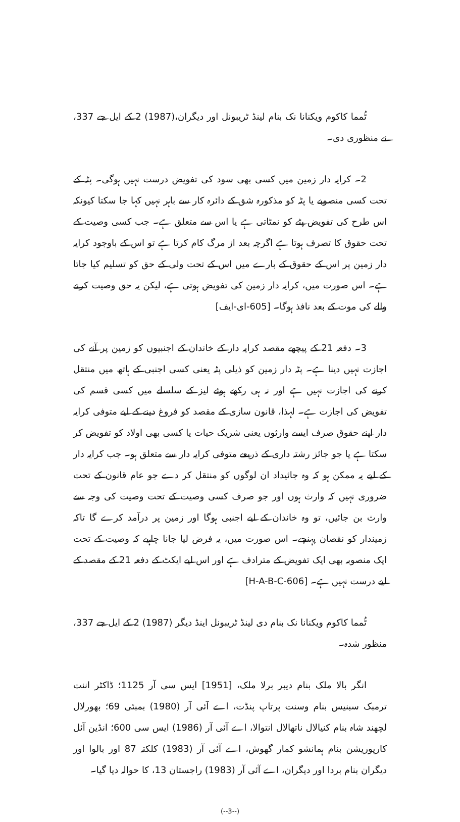ٹُمما کاکوم ویکنانا نک بنام لینڈ ٹریبونل اور دیگران،(1987) 2 کے ایل جے 337، نے منظوری دی۔
2۔ کرایہ دار زمین میں کسی بھی سود کی تفویض درست نہیں ہوگی۔ پٹہ کے تحت کسی منصوبے یا پٹہ کو مذکورہ شق کے دائرہ کار سے باہر نہیں کہا جا سکتا کیونکہ اس طرح کی تفویض پٹے کو نمٹاتی ہے یا اس سے متعلق ہے۔ جب کسی وصیت کے تحت حقوق کا تصرف ہوتا ہے اگرچہ بعد از مرگ کام کرتا ہے تو اس کے باوجود کرایہ دار زمین پر اس کے حقوق کے بارے میں اس کے تحت ولی کے حق کو تسلیم کیا جاتا ہے۔ اس صورت میں، کرایہ دار زمین کی تفویض ہوتی ہے، لیکن یہ حق وصیت کرنے والے کی موت کے بعد نافذ ہوگا۔ [605-ای-ایف]
3۔ دفعہ 21 کے پیچھے مقصد کرایہ دار کے خاندان کے اجنبیوں کو زمین پر آنے کی اجازت نہیں دینا ہے۔ پٹہ دار زمین کو ذیلی پٹہ یعنی کسی اجنبی کے ہاتھ میں منتقل کرنے کی اجازت نہیں ہے اور نہ ہی رکھے ہوئے لیز کے سلسلے میں کسی قسم کی تفویض کی اجازت ہے۔ لہذا، قانون سازی کے مقصد کو فروغ دینے کے لیے متوفی کرایہ دار اپنے حقوق صرف ایسے وارثوں یعنی شریک حیات یا کسی بھی اولاد کو تفویض کر سکتا ہے یا جو جائز رشتہ داری کے ذریعے متوفی کرایہ دار سے متعلق ہو۔ جب کرایہ دار کے لیے یہ ممکن ہو کہ وہ جائیداد ان لوگوں کو منتقل کر دے جو عام قانون کے تحت ضروری نہیں کہ وارث ہوں اور جو صرف کسی وصیت کے تحت وصیت کی وجہ سے وارث بن جائیں، تو وہ خاندان کے لیے اجنبی ہوگا اور زمین پر درآمد کرے گا تاکہ زمیندار کو نقصان پہنچے۔ اس صورت میں، یہ فرض لیا جانا چاہیے کہ وصیت کے تحت ایک منصوبہ بھی ایک تفویض کے مترادف ہے اور اس لیے ایکٹ کے دفعہ 21 کے مقصد کے لیے درست نہیں ہے۔ [H-A-B-C-606]
ٹُمما کاکوم ویکنانا نک بنام دی لینڈ ٹریبونل اینڈ دیگر (1987) 2 کے ایل جے 337، منظور شدہ۔
انگر بالا ملک بنام دیبر برلا ملک، [1951] ایس سی آر 1125؛ ڈاکٹر اننت ترمبک سبنیس بنام وسنت پرتاپ پنڈت، اے آئی آر (1980) بمبئی 69؛ بھورلال لچھند شاہ بنام کنیالال ناتھالال انتوالا، اے آئی آر (1986) ایس سی 600؛ انڈین آئل کارپوریشن بنام ہمانشو کمار گھوش، اے آئی آر (1983) کلکتہ 87 اور بالوا اور دیگران بنام بردا اور دیگران، اے آئی آر (1983) راجستان 13، کا حوالہ دیا گیا۔
(--3--)